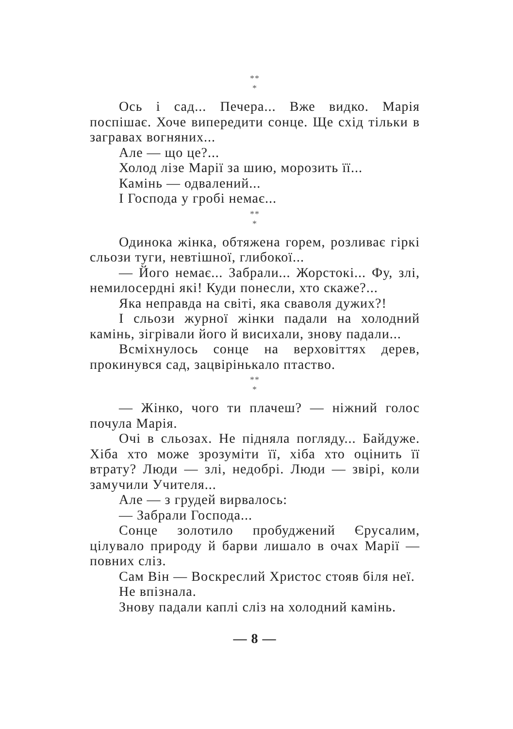**
*
Ось і сад... Печера... Вже видко. Марія поспішає. Хоче випередити сонце. Ще схід тільки в загравах вогняних...
Але — що це?...
Холод лізе Марії за шию, морозить її...
Камінь — одвалений...
І Господа у гробі немає...
**
*
Одинока жінка, обтяжена горем, розливає гіркі сльози туги, невтішної, глибокої...
— Його немає... Забрали... Жорстокі... Фу, злі, немилосердні які! Куди понесли, хто скаже?...
Яка неправда на світі, яка сваволя дужих?!
І сльози журної жінки падали на холодний камінь, зігрівали його й висихали, знову падали...
Всміхнулось сонце на верховіттях дерев, прокинувся сад, зацвірінькало птаство.
**
*
— Жінко, чого ти плачеш? — ніжний голос почула Марія.
Очі в сльозах. Не підняла погляду... Байдуже. Хіба хто може зрозуміти її, хіба хто оцінить її втрату? Люди — злі, недобрі. Люди — звірі, коли замучили Учителя...
Але — з грудей вирвалось:
— Забрали Господа...
Сонце золотило пробуджений Єрусалим, цілувало природу й барви лишало в очах Марії — повних сліз.
Сам Він — Воскреслий Христос стояв біля неї.
Не впізнала.
Знову падали каплі сліз на холодний камінь.
— 8 —